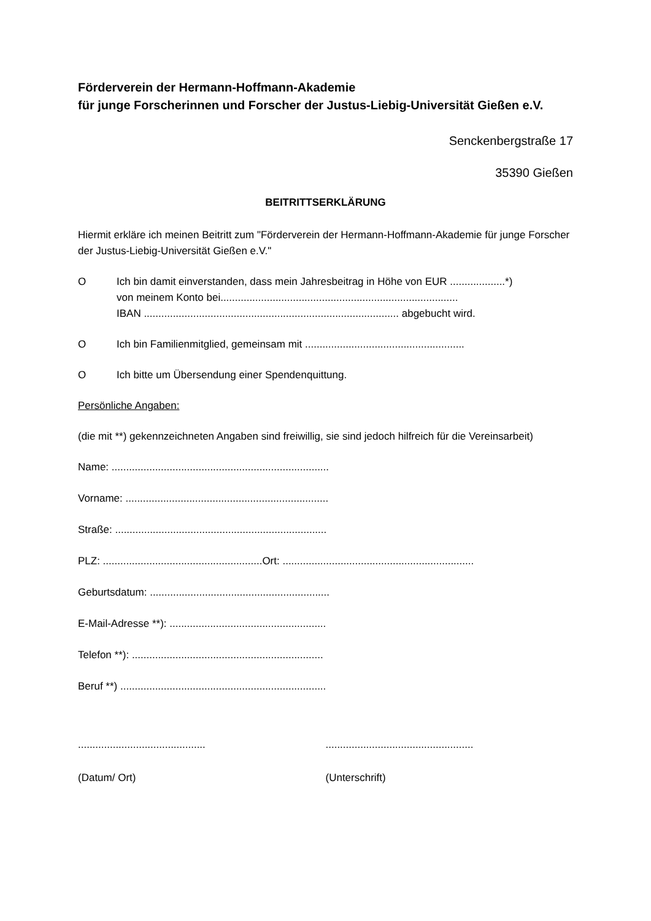Förderverein der Hermann-Hoffmann-Akademie
für junge Forscherinnen und Forscher der Justus-Liebig-Universität Gießen e.V.
Senckenbergstraße 17
35390 Gießen
BEITRITTSERKLÄRUNG
Hiermit erkläre ich meinen Beitritt zum "Förderverein der Hermann-Hoffmann-Akademie für junge Forscher der Justus-Liebig-Universität Gießen e.V."
O Ich bin damit einverstanden, dass mein Jahresbeitrag in Höhe von EUR ...................*)
von meinem Konto bei..................................................................................
IBAN ........................................................................................ abgebucht wird.
O Ich bin Familienmitglied, gemeinsam mit .......................................................
O Ich bitte um Übersendung einer Spendenquittung.
Persönliche Angaben:
(die mit **) gekennzeichneten Angaben sind freiwillig, sie sind jedoch hilfreich für die Vereinsarbeit)
Name: ...........................................................................
Vorname: ......................................................................
Straße: .........................................................................
PLZ: .......................................................Ort: ..................................................................
Geburtsdatum: ..............................................................
E-Mail-Adresse **): ......................................................
Telefon **): ..................................................................
Beruf **) .......................................................................
............................................
...................................................
(Datum/ Ort) (Unterschrift)